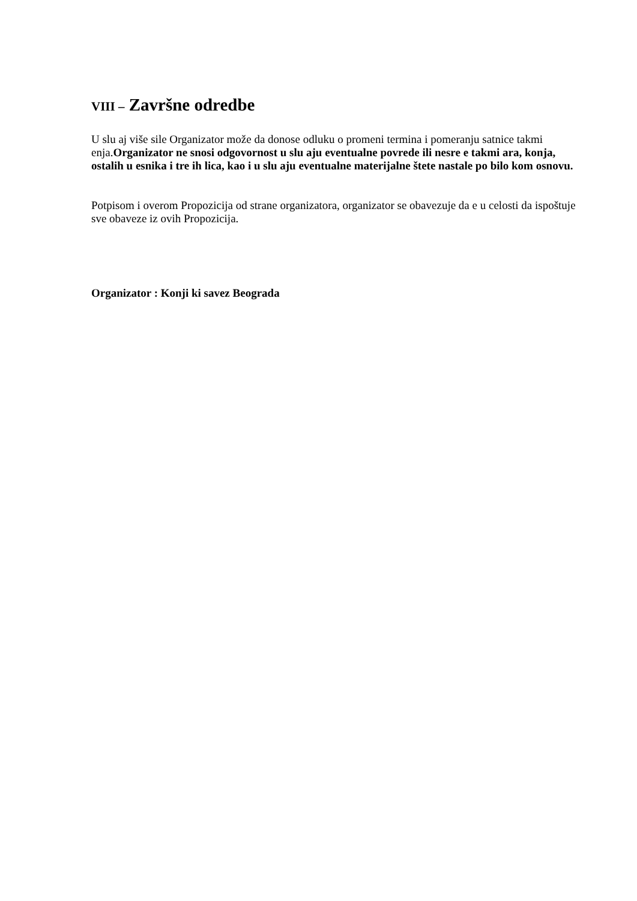VIII – Završne odredbe
U slu aj više sile Organizator može da donose odluku o promeni termina i pomeranju satnice takmi enja.Organizator ne snosi odgovornost u slu aju eventualne povrede ili nesre e takmi ara, konja, ostalih u esnika i tre ih lica, kao i u slu aju eventualne materijalne štete nastale po bilo kom osnovu.
Potpisom i overom Propozicija od strane organizatora, organizator se obavezuje da e u celosti da ispoštuje sve obaveze iz ovih Propozicija.
Organizator : Konji ki savez Beograda